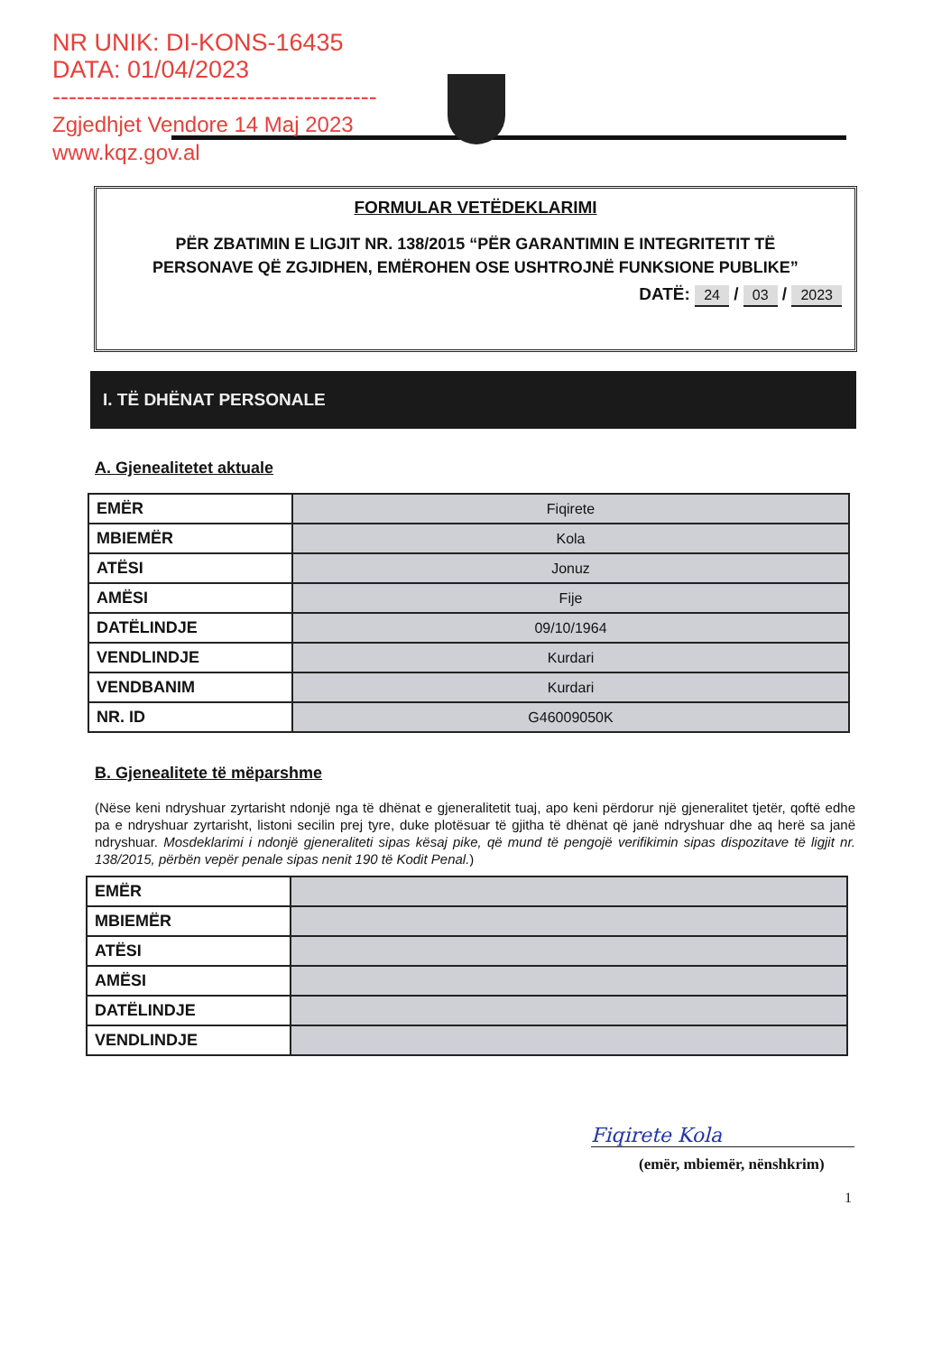NR UNIK: DI-KONS-16435
DATA: 01/04/2023
----------------------------------------
Zgjedhjet Vendore 14 Maj 2023
www.kqz.gov.al
FORMULAR VETËDEKLARIMI
PËR ZBATIMIN E LIGJIT NR. 138/2015 “PËR GARANTIMIN E INTEGRITETIT TË PERSONAVE QË ZGJIDHEN, EMËROHEN OSE USHTROJNË FUNKSIONE PUBLIKE”
DATË: 24 / 03 / 2023
I. TË DHËNAT PERSONALE
A. Gjenealitetet aktuale
| EMËR | Fiqirete |
| MBIEMËR | Kola |
| ATËSI | Jonuz |
| AMËSI | Fije |
| DATËLINDJE | 09/10/1964 |
| VENDLINDJE | Kurdari |
| VENDBANIM | Kurdari |
| NR. ID | G46009050K |
B. Gjenealitete të mëparshme
(Nëse keni ndryshuar zyrtarisht ndonjë nga të dhënat e gjeneralitetit tuaj, apo keni përdorur një gjeneralitet tjetër, qoftë edhe pa e ndryshuar zyrtarisht, listoni secilin prej tyre, duke plotësuar të gjitha të dhënat që janë ndryshuar dhe aq herë sa janë ndryshuar. Mosdeklarimi i ndonjë gjeneraliteti sipas kësaj pike, që mund të pengojë verifikimin sipas dispozitave të ligjit nr. 138/2015, përbën vepër penale sipas nenit 190 të Kodit Penal.)
| EMËR | |
| MBIEMËR | |
| ATËSI | |
| AMËSI | |
| DATËLINDJE | |
| VENDLINDJE | |
Fiqirete Kola
(emër, mbiemër, nënshkrim)
1